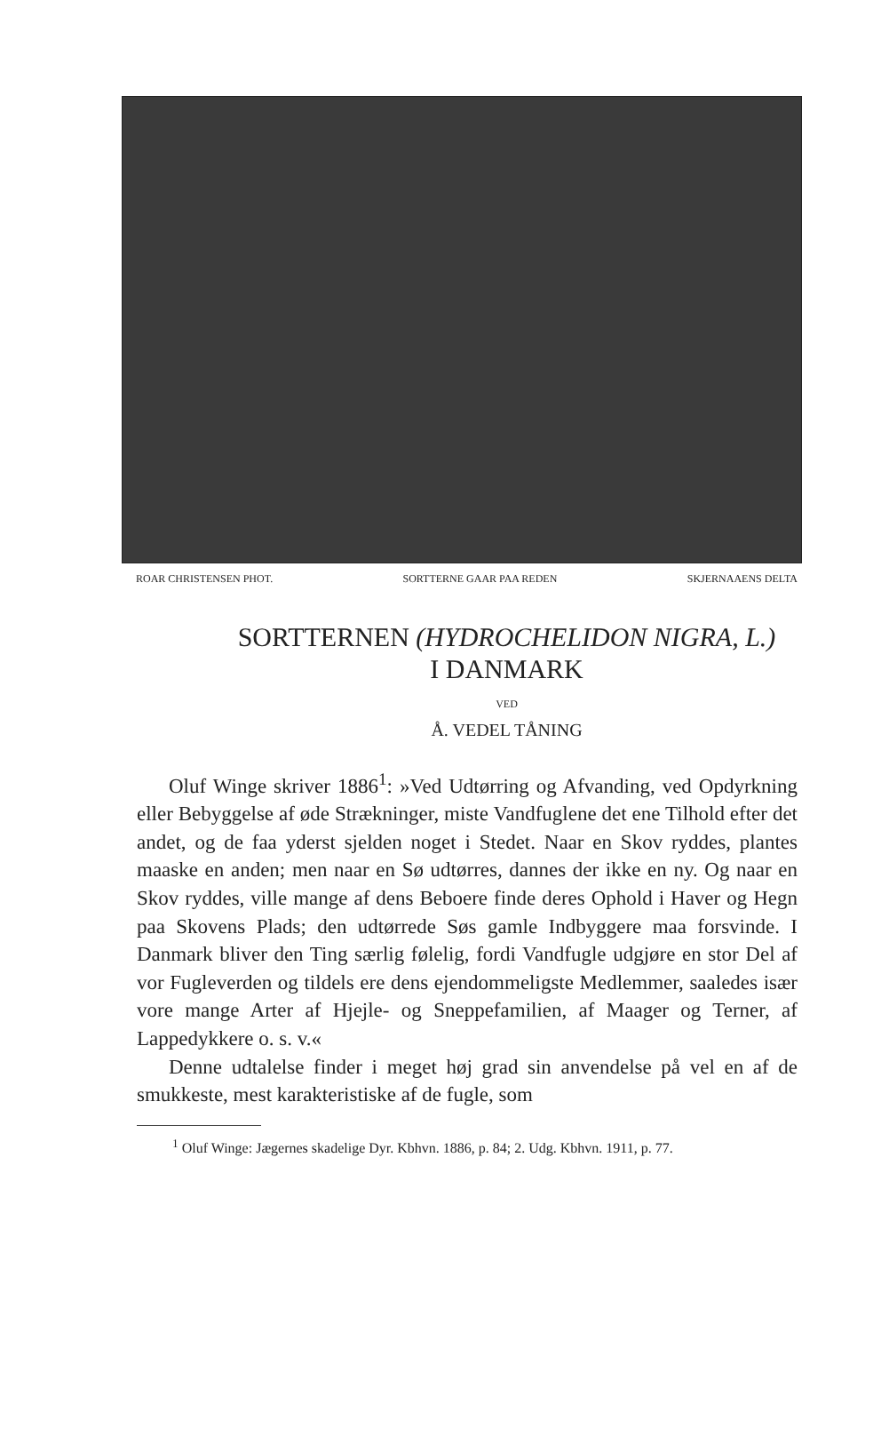ROAR CHRISTENSEN PHOT. SORTTERNE GAAR PAA REDEN SKJERNAAENS DELTA
SORTTERNEN (HYDROCHELIDON NIGRA, L.)
I DANMARK
VED
Å. VEDEL TÅNING
Oluf Winge skriver 1886<sup>1</sup>: »Ved Udtørring og Afvanding, ved Opdyrkning eller Bebyggelse af øde Strækninger, miste Vandfuglene det ene Tilhold efter det andet, og de faa yderst sjelden noget i Stedet. Naar en Skov ryddes, plantes maaske en anden; men naar en Sø udtørres, dannes der ikke en ny. Og naar en Skov ryddes, ville mange af dens Beboere finde deres Ophold i Haver og Hegn paa Skovens Plads; den udtørrede Søs gamle Indbyggere maa forsvinde. I Danmark bliver den Ting særlig følelig, fordi Vandfugle udgjøre en stor Del af vor Fugleverden og tildels ere dens ejendommeligste Medlemmer, saaledes især vore mange Arter af Hjejle- og Sneppefamilien, af Maager og Terner, af Lappedykkere o. s. v.«
Denne udtalelse finder i meget høj grad sin anvendelse på vel en af de smukkeste, mest karakteristiske af de fugle, som
<sup>1</sup> Oluf Winge: Jægernes skadelige Dyr. Kbhvn. 1886, p. 84; 2. Udg. Kbhvn. 1911, p. 77.